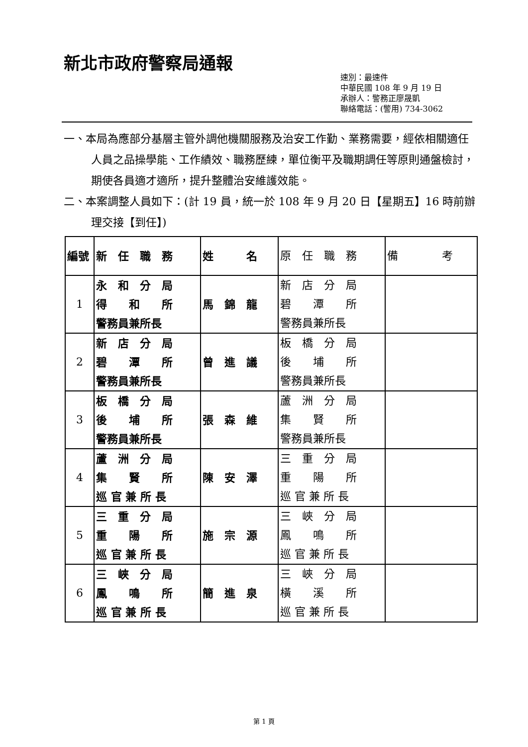新北市政府警察局通報
速別：最速件
中華民國 108 年 9 月 19 日
承辦人：警務正廖晟凱
聯絡電話：(警用) 734-3062
一、本局為應部分基層主管外調他機關服務及治安工作勤、業務需要，經依相關適任人員之品操學能、工作績效、職務歷練，單位衡平及職期調任等原則通盤檢討，期使各員適才適所，提升整體治安維護效能。
二、本案調整人員如下：(計 19 員，統一於 108 年 9 月 20 日【星期五】16 時前辦理交接【到任】)
| 編號 | 新 任 職 務 | 姓 名 | 原 任 職 務 | 備 考 |
| --- | --- | --- | --- | --- |
| 1 | 永 和 分 局 得 和 所 警務員兼所長 | 馬 錦 龍 | 新 店 分 局 碧 潭 所 警務員兼所長 | |
| 2 | 新 店 分 局 碧 潭 所 警務員兼所長 | 曾 進 議 | 板 橋 分 局 後 埔 所 警務員兼所長 | |
| 3 | 板 橋 分 局 後 埔 所 警務員兼所長 | 張 森 維 | 蘆 洲 分 局 集 賢 所 警務員兼所長 | |
| 4 | 蘆 洲 分 局 集 賢 所 巡 官 兼 所 長 | 陳 安 澤 | 三 重 分 局 重 陽 所 巡 官 兼 所 長 | |
| 5 | 三 重 分 局 重 陽 所 巡 官 兼 所 長 | 施 宗 源 | 三 峽 分 局 鳳 鳴 所 巡 官 兼 所 長 | |
| 6 | 三 峽 分 局 鳳 鳴 所 巡 官 兼 所 長 | 簡 進 泉 | 三 峽 分 局 橫 溪 所 巡 官 兼 所 長 | |
第 1 頁